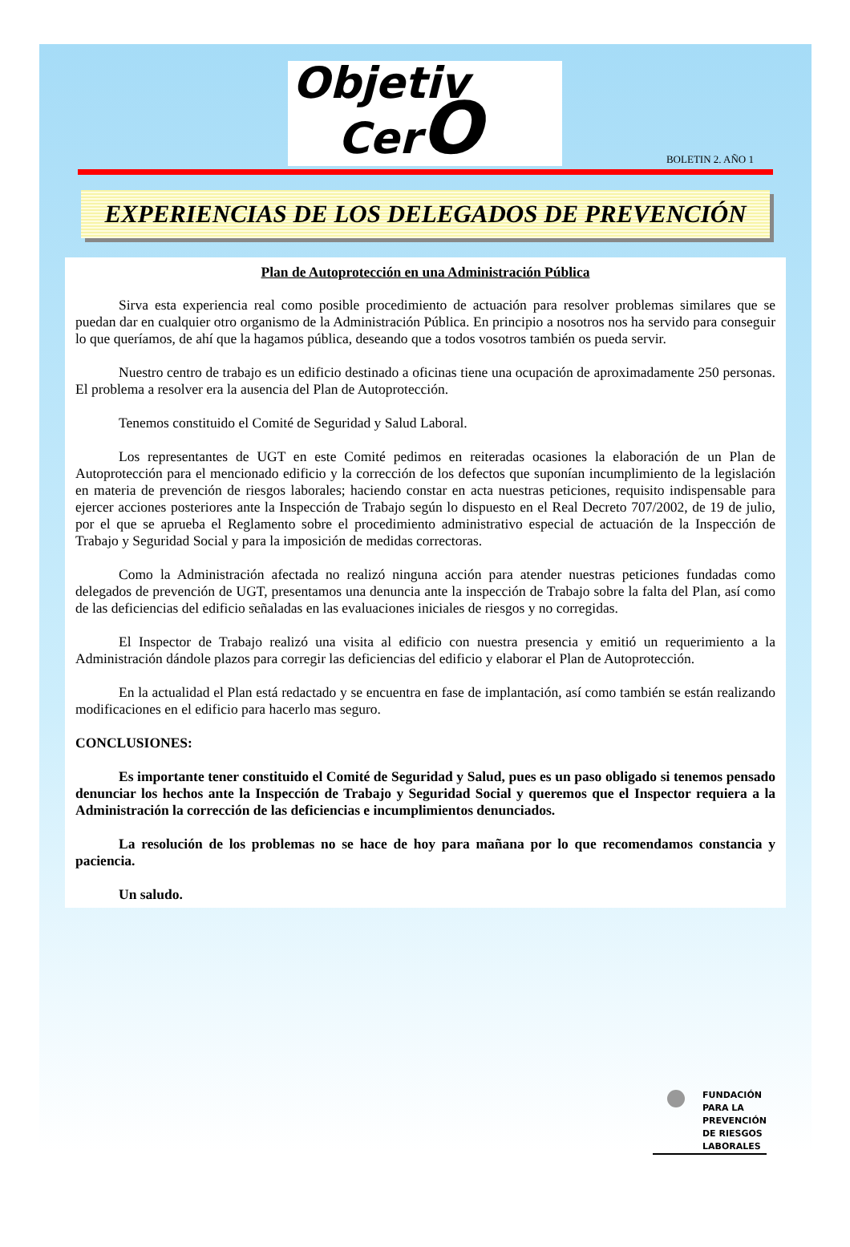Objetiv
CerO
BOLETIN 2. AÑO 1
EXPERIENCIAS DE LOS DELEGADOS DE PREVENCIÓN
Plan de Autoprotección en una Administración Pública
Sirva esta experiencia real como posible procedimiento de actuación para resolver problemas similares que se puedan dar en cualquier otro organismo de la Administración Pública. En principio a nosotros nos ha servido para conseguir lo que queríamos, de ahí que la hagamos pública, deseando que a todos vosotros también os pueda servir.
Nuestro centro de trabajo es un edificio destinado a oficinas tiene una ocupación de aproximadamente 250 personas. El problema a resolver era la ausencia del Plan de Autoprotección.
Tenemos constituido el Comité de Seguridad y Salud Laboral.
Los representantes de UGT en este Comité pedimos en reiteradas ocasiones la elaboración de un Plan de Autoprotección para el mencionado edificio y la corrección de los defectos que suponían incumplimiento de la legislación en materia de prevención de riesgos laborales; haciendo constar en acta nuestras peticiones, requisito indispensable para ejercer acciones posteriores ante la Inspección de Trabajo según lo dispuesto en el Real Decreto 707/2002, de 19 de julio, por el que se aprueba el Reglamento sobre el procedimiento administrativo especial de actuación de la Inspección de Trabajo y Seguridad Social y para la imposición de medidas correctoras.
Como la Administración afectada no realizó ninguna acción para atender nuestras peticiones fundadas como delegados de prevención de UGT, presentamos una denuncia ante la inspección de Trabajo sobre la falta del Plan, así como de las deficiencias del edificio señaladas en las evaluaciones iniciales de riesgos y no corregidas.
El Inspector de Trabajo realizó una visita al edificio con nuestra presencia y emitió un requerimiento a la Administración dándole plazos para corregir las deficiencias del edificio y elaborar el Plan de Autoprotección.
En la actualidad el Plan está redactado y se encuentra en fase de implantación, así como también se están realizando modificaciones en el edificio para hacerlo mas seguro.
CONCLUSIONES:
Es importante tener constituido el Comité de Seguridad y Salud, pues es un paso obligado si tenemos pensado denunciar los hechos ante la Inspección de Trabajo y Seguridad Social y queremos que el Inspector requiera a la Administración la corrección de las deficiencias e incumplimientos denunciados.
La resolución de los problemas no se hace de hoy para mañana por lo que recomendamos constancia y paciencia.
Un saludo.
FUNDACIÓN
PARA LA
PREVENCIÓN
DE RIESGOS
LABORALES